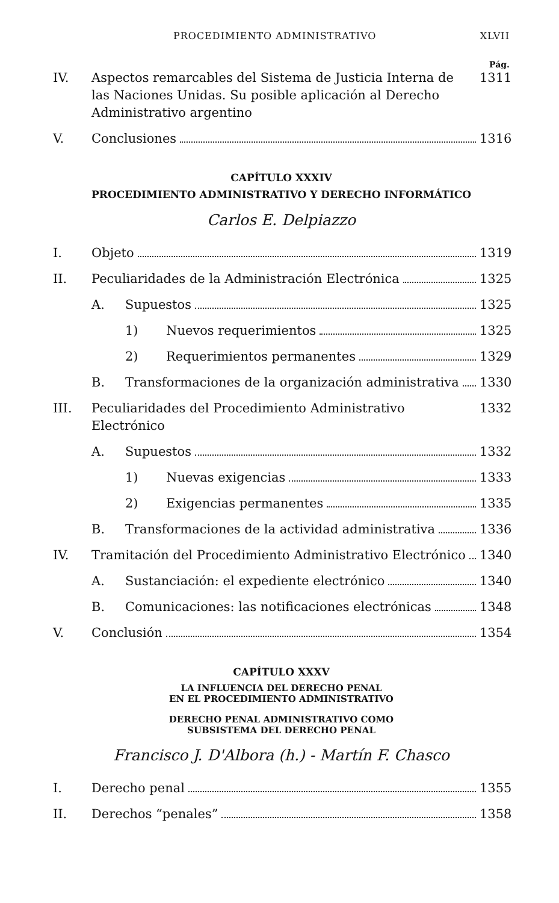PROCEDIMIENTO ADMINISTRATIVO XLVII
Pág.
IV. Aspectos remarcables del Sistema de Justicia Interna de las Naciones Unidas. Su posible aplicación al Derecho Administrativo argentino 1311
V. Conclusiones 1316
CAPÍTULO XXXIV
PROCEDIMIENTO ADMINISTRATIVO Y DERECHO INFORMÁTICO
Carlos E. Delpiazzo
I. Objeto 1319
II. Peculiaridades de la Administración Electrónica 1325
A. Supuestos 1325
1) Nuevos requerimientos 1325
2) Requerimientos permanentes 1329
B. Transformaciones de la organización administrativa 1330
III. Peculiaridades del Procedimiento Administrativo Electrónico 1332
A. Supuestos 1332
1) Nuevas exigencias 1333
2) Exigencias permanentes 1335
B. Transformaciones de la actividad administrativa 1336
IV. Tramitación del Procedimiento Administrativo Electrónico 1340
A. Sustanciación: el expediente electrónico 1340
B. Comunicaciones: las notificaciones electrónicas 1348
V. Conclusión 1354
CAPÍTULO XXXV
LA INFLUENCIA DEL DERECHO PENAL
EN EL PROCEDIMIENTO ADMINISTRATIVO
DERECHO PENAL ADMINISTRATIVO COMO
SUBSISTEMA DEL DERECHO PENAL
Francisco J. D'Albora (h.) - Martín F. Chasco
I. Derecho penal 1355
II. Derechos “penales” 1358